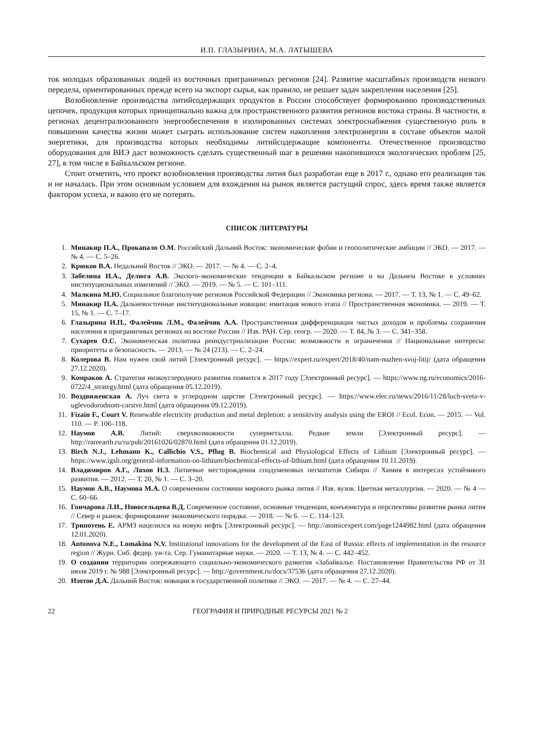И.П. ГЛАЗЫРИНА, М.А. ЛАТЫШЕВА
ток молодых образованных людей из восточных приграничных регионов [24]. Развитие масштабных производств низкого передела, ориентированных прежде всего на экспорт сырья, как правило, не решает задач закрепления населения [25].
Возобновление производства литийсодержащих продуктов в России способствует формированию производственных цепочек, продукция которых принципиально важна для пространственного развития регионов востока страны. В частности, в регионах децентрализованного энергообеспечения в изолированных системах электроснабжения существенную роль в повышении качества жизни может сыграть использование систем накопления электроэнергии в составе объектов малой энергетики, для производства которых необходимы литийсодержащие компоненты. Отечественное производство оборудования для ВИЭ даст возможность сделать существенный шаг в решении накопившихся экологических проблем [25, 27], в том числе в Байкальском регионе.
Стоит отметить, что проект возобновления производства лития был разработан еще в 2017 г., однако его реализация так и не началась. При этом основным условием для вхождения на рынок является растущий спрос, здесь время также является фактором успеха, и важно его не потерять.
СПИСОК ЛИТЕРАТУРЫ
1. Минакир П.А., Прокапало О.М. Российский Дальний Восток: экономические фобии и геополитические амбиции // ЭКО. — 2017. — № 4. — С. 5–26.
2. Крюков В.А. Недальний Восток // ЭКО. — 2017. — № 4. — С. 2–4.
3. Забелина И.А., Делюга А.В. Эколого-экономические тенденции в Байкальском регионе и на Дальнем Востоке в условиях институциональных изменений // ЭКО. — 2019. — № 5. — С. 101–111.
4. Малкина М.Ю. Социальное благополучие регионов Российской Федерации // Экономика региона. — 2017. — Т. 13, № 1. — С. 49–62.
5. Минакир П.А. Дальневосточные институциональные новации: имитация нового этапа // Пространственная экономика. — 2019. — Т. 15, № 1. — С. 7–17.
6. Глазырина И.П., Фалейчик Л.М., Фалейчик А.А. Пространственная дифференциация чистых доходов и проблемы сохранения населения в приграничных регионах на востоке России // Изв. РАН. Сер. геогр. — 2020. — Т. 84, № 3. — С. 341–358.
7. Сухарев О.С. Экономическая политика реиндустриализации России: возможности и ограничения // Национальные интересы: приоритеты и безопасность. — 2013. — № 24 (213). — С. 2–24.
8. Колерова В. Нам нужен свой литий [Электронный ресурс]. — https://expert.ru/expert/2018/40/nam-nuzhen-svoj-litij/ (дата обращения 27.12.2020).
9. Комраков А. Стратегия низкоуглеродного развития появится в 2017 году [Электронный ресурс]. — https://www.ng.ru/economics/2016-0722/4_strategy.html (дата обращения 05.12.2019).
10. Воздвиженская А. Луч света в углеродном царстве [Электронный ресурс]. — https://www.elec.ru/news/2016/11/28/luch-sveta-v-uglevodorodnom-carstve.html (дата обращения 09.12.2019).
11. Fizain F., Court V. Renewable electricity production and metal depletion: a sensitivity analysis using the EROI // Ecol. Econ. — 2015. — Vol. 110. — P. 106–118.
12. Наумов А.В. Литий: сверхвозможности суперметалла. Редкие земли [Электронный ресурс]. — http://rareearth.ru/ru/pub/20161026/02870.html (дата обращения 01.12.2019).
13. Birch N.J., Lehmann K., Callichio V.S., Pflug B. Biochemical and Physiological Effects of Lithium [Электронный ресурс]. — https://www.igsli.org/general-information-on-lithium/biochemical-effects-of-lithium.html (дата обращения 10.11.2019).
14. Владимиров А.Г., Ляхов Н.З. Литиевые месторождения сподуменовых пегматитов Сибири // Химия в интересах устойчивого развития. — 2012. — Т. 20, № 1. — С. 3–20.
15. Наумов А.В., Наумова М.А. О современном состоянии мирового рынка лития // Изв. вузов. Цветная металлургия. — 2020. — № 4 — С. 60–66.
16. Гончарова Л.И., Новосельцева В.Д. Современное состояние, основные тенденции, конъюнктура и перспективы развития рынка лития // Север и рынок: формирование экономического порядка. — 2018. — № 6. — С. 114–123.
17. Трипотень Е. АРМЗ нацелился на новую нефть [Электронный ресурс]. — http://atomicexpert.com/page1244982.html (дата обращения 12.01.2020).
18. Antonova N.E., Lomakina N.V. Institutional innovations for the development of the East of Russia: effects of implementation in the resource region // Журн. Сиб. федер. ун-та. Сер. Гуманитарные науки. — 2020. — Т. 13, № 4. — С. 442–452.
19. О создании территории опережающего социально-экономического развития «Забайкалье. Постановление Правительства РФ от 31 июля 2019 г. № 988 [Электронный ресурс]. — http://government.ru/docs/37536 (дата обращения 27.12.2020).
20. Изотов Д.А. Дальний Восток: новации в государственной политике // ЭКО. — 2017. — № 4. — С. 27–44.
22 ГЕОГРАФИЯ И ПРИРОДНЫЕ РЕСУРСЫ 2021 № 2